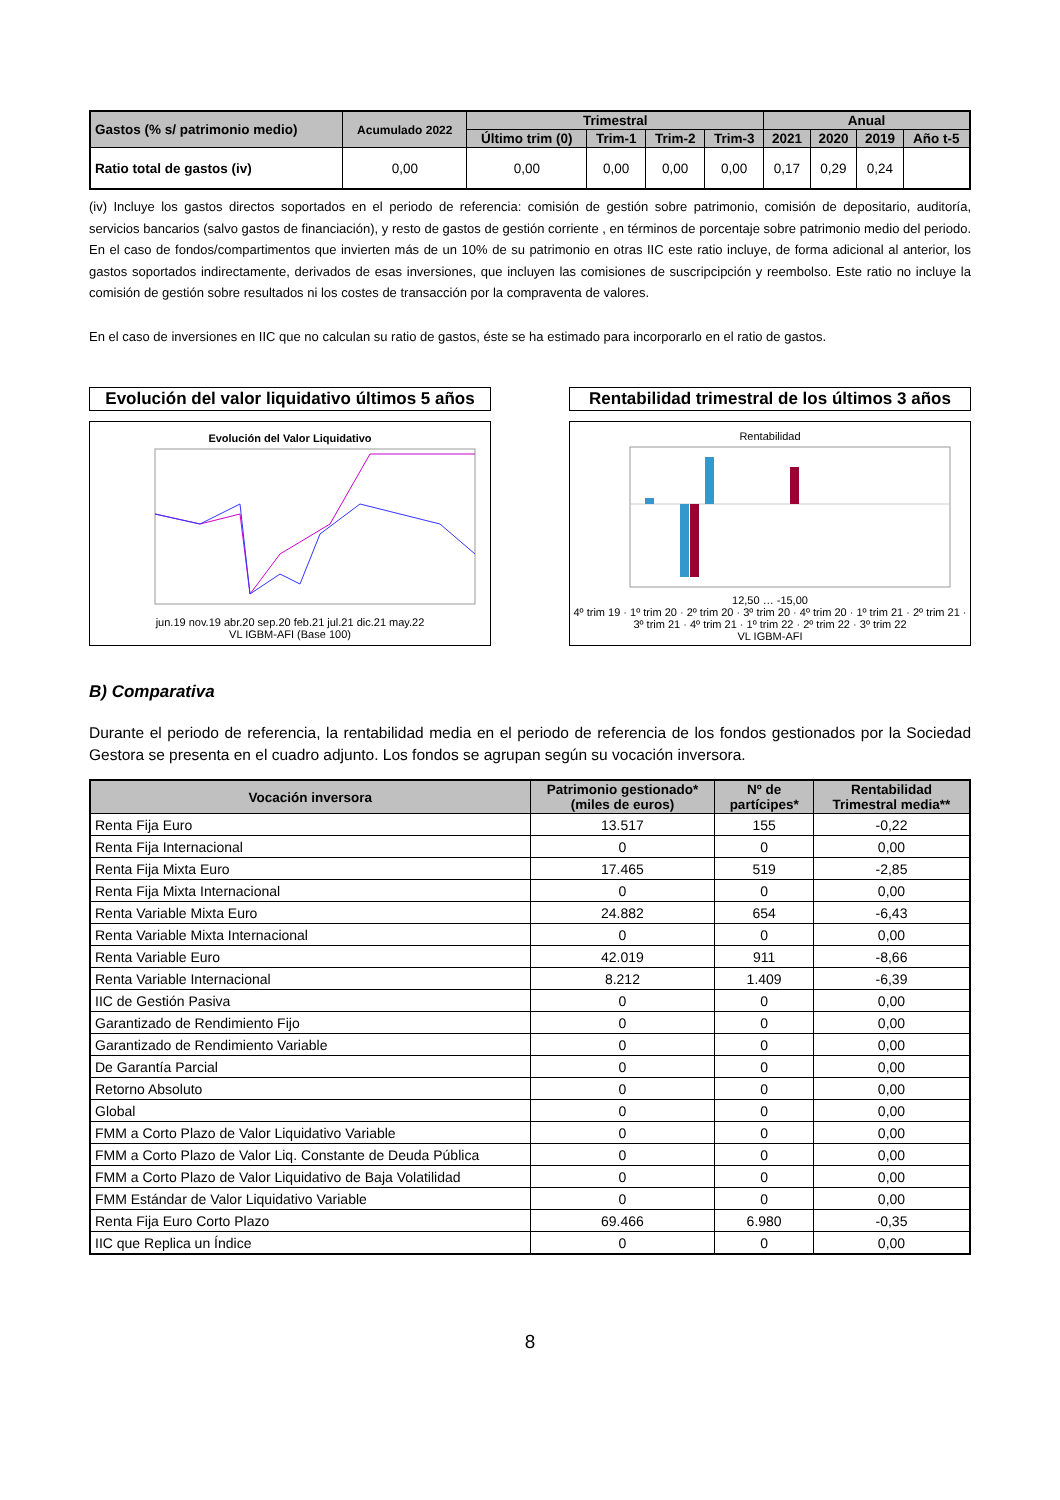| Gastos (% s/ patrimonio medio) | Acumulado 2022 | Trimestral | | | | Anual | | | |
| --- | --- | --- | --- | --- | --- | --- | --- | --- | --- |
| | | Último trim (0) | Trim-1 | Trim-2 | Trim-3 | 2021 | 2020 | 2019 | Año t-5 |
| Ratio total de gastos (iv) | 0,00 | 0,00 | 0,00 | 0,00 | 0,00 | 0,17 | 0,29 | 0,24 | |
(iv) Incluye los gastos directos soportados en el periodo de referencia: comisión de gestión sobre patrimonio, comisión de depositario, auditoría, servicios bancarios (salvo gastos de financiación), y resto de gastos de gestión corriente , en términos de porcentaje sobre patrimonio medio del periodo. En el caso de fondos/compartimentos que invierten más de un 10% de su patrimonio en otras IIC este ratio incluye, de forma adicional al anterior, los gastos soportados indirectamente, derivados de esas inversiones, que incluyen las comisiones de suscripcipción y reembolso. Este ratio no incluye la comisión de gestión sobre resultados ni los costes de transacción por la compraventa de valores.
En el caso de inversiones en IIC que no calculan su ratio de gastos, éste se ha estimado para incorporarlo en el ratio de gastos.
Evolución del valor liquidativo últimos 5 años
Evolución del Valor Liquidativo
jun.19 nov.19 abr.20 sep.20 feb.21 jul.21 dic.21 may.22
VL IGBM-AFI (Base 100)
Rentabilidad trimestral de los últimos 3 años
Rentabilidad
12,50 … -15,00
4º trim 19 · 1º trim 20 · 2º trim 20 · 3º trim 20 · 4º trim 20 · 1º trim 21 · 2º trim 21 · 3º trim 21 · 4º trim 21 · 1º trim 22 · 2º trim 22 · 3º trim 22
VL IGBM-AFI
B) Comparativa
Durante el periodo de referencia, la rentabilidad media en el periodo de referencia de los fondos gestionados por la Sociedad Gestora se presenta en el cuadro adjunto. Los fondos se agrupan según su vocación inversora.
| Vocación inversora | Patrimonio gestionado* (miles de euros) | Nº de partícipes* | Rentabilidad Trimestral media** |
| --- | --- | --- | --- |
| Renta Fija Euro | 13.517 | 155 | -0,22 |
| Renta Fija Internacional | 0 | 0 | 0,00 |
| Renta Fija Mixta Euro | 17.465 | 519 | -2,85 |
| Renta Fija Mixta Internacional | 0 | 0 | 0,00 |
| Renta Variable Mixta Euro | 24.882 | 654 | -6,43 |
| Renta Variable Mixta Internacional | 0 | 0 | 0,00 |
| Renta Variable Euro | 42.019 | 911 | -8,66 |
| Renta Variable Internacional | 8.212 | 1.409 | -6,39 |
| IIC de Gestión Pasiva | 0 | 0 | 0,00 |
| Garantizado de Rendimiento Fijo | 0 | 0 | 0,00 |
| Garantizado de Rendimiento Variable | 0 | 0 | 0,00 |
| De Garantía Parcial | 0 | 0 | 0,00 |
| Retorno Absoluto | 0 | 0 | 0,00 |
| Global | 0 | 0 | 0,00 |
| FMM a Corto Plazo de Valor Liquidativo Variable | 0 | 0 | 0,00 |
| FMM a Corto Plazo de Valor Liq. Constante de Deuda Pública | 0 | 0 | 0,00 |
| FMM a Corto Plazo de Valor Liquidativo de Baja Volatilidad | 0 | 0 | 0,00 |
| FMM Estándar de Valor Liquidativo Variable | 0 | 0 | 0,00 |
| Renta Fija Euro Corto Plazo | 69.466 | 6.980 | -0,35 |
| IIC que Replica un Índice | 0 | 0 | 0,00 |
8